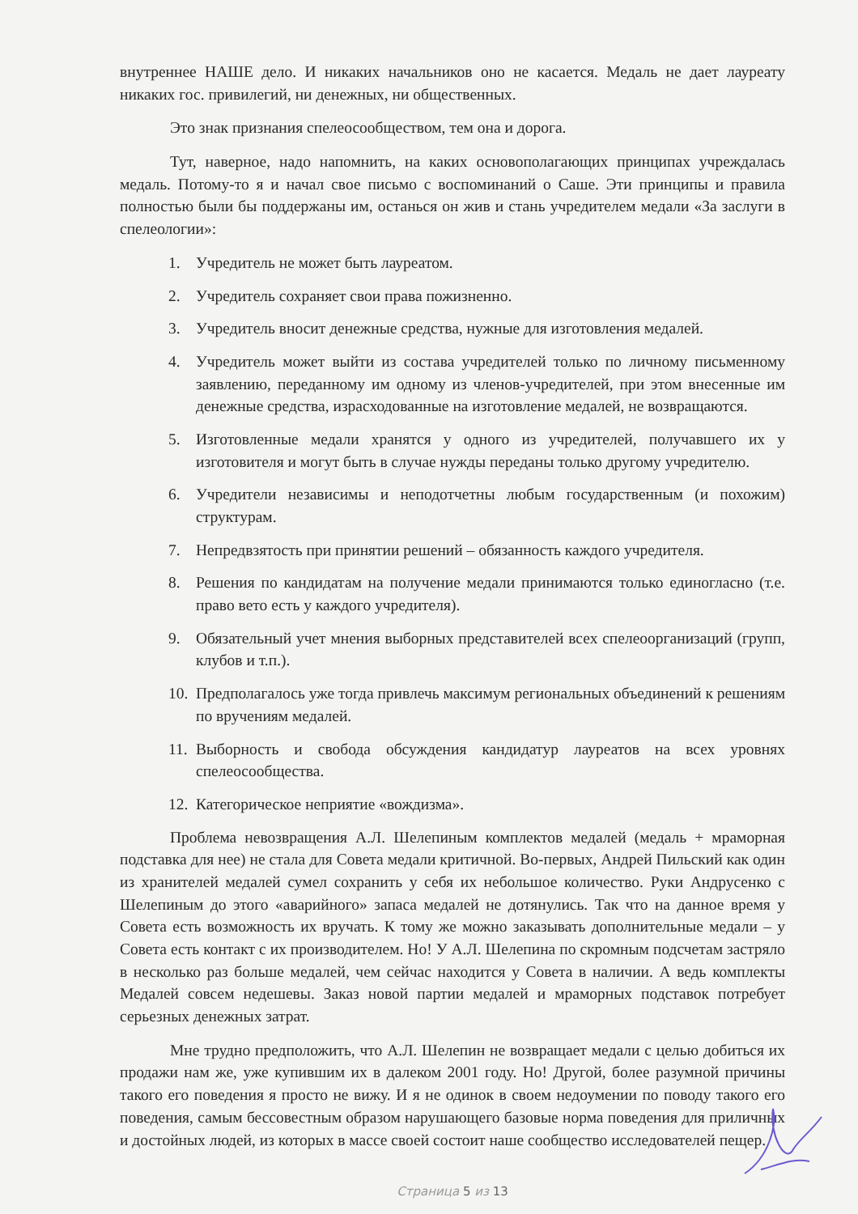внутреннее НАШЕ дело. И никаких начальников оно не касается. Медаль не дает лауреату никаких гос. привилегий, ни денежных, ни общественных.
Это знак признания спелеосообществом, тем она и дорога.
Тут, наверное, надо напомнить, на каких основополагающих принципах учреждалась медаль. Потому-то я и начал свое письмо с воспоминаний о Саше. Эти принципы и правила полностью были бы поддержаны им, останься он жив и стань учредителем медали «За заслуги в спелеологии»:
1. Учредитель не может быть лауреатом.
2. Учредитель сохраняет свои права пожизненно.
3. Учредитель вносит денежные средства, нужные для изготовления медалей.
4. Учредитель может выйти из состава учредителей только по личному письменному заявлению, переданному им одному из членов-учредителей, при этом внесенные им денежные средства, израсходованные на изготовление медалей, не возвращаются.
5. Изготовленные медали хранятся у одного из учредителей, получавшего их у изготовителя и могут быть в случае нужды переданы только другому учредителю.
6. Учредители независимы и неподотчетны любым государственным (и похожим) структурам.
7. Непредвзятость при принятии решений – обязанность каждого учредителя.
8. Решения по кандидатам на получение медали принимаются только единогласно (т.е. право вето есть у каждого учредителя).
9. Обязательный учет мнения выборных представителей всех спелеоорганизаций (групп, клубов и т.п.).
10. Предполагалось уже тогда привлечь максимум региональных объединений к решениям по вручениям медалей.
11. Выборность и свобода обсуждения кандидатур лауреатов на всех уровнях спелеосообщества.
12. Категорическое неприятие «вождизма».
Проблема невозвращения А.Л. Шелепиным комплектов медалей (медаль + мраморная подставка для нее) не стала для Совета медали критичной. Во-первых, Андрей Пильский как один из хранителей медалей сумел сохранить у себя их небольшое количество. Руки Андрусенко с Шелепиным до этого «аварийного» запаса медалей не дотянулись. Так что на данное время у Совета есть возможность их вручать. К тому же можно заказывать дополнительные медали – у Совета есть контакт с их производителем. Но! У А.Л. Шелепина по скромным подсчетам застряло в несколько раз больше медалей, чем сейчас находится у Совета в наличии. А ведь комплекты Медалей совсем недешевы. Заказ новой партии медалей и мраморных подставок потребует серьезных денежных затрат.
Мне трудно предположить, что А.Л. Шелепин не возвращает медали с целью добиться их продажи нам же, уже купившим их в далеком 2001 году. Но! Другой, более разумной причины такого его поведения я просто не вижу. И я не одинок в своем недоумении по поводу такого его поведения, самым бессовестным образом нарушающего базовые норма поведения для приличных и достойных людей, из которых в массе своей состоит наше сообщество исследователей пещер.
Страница 5 из 13